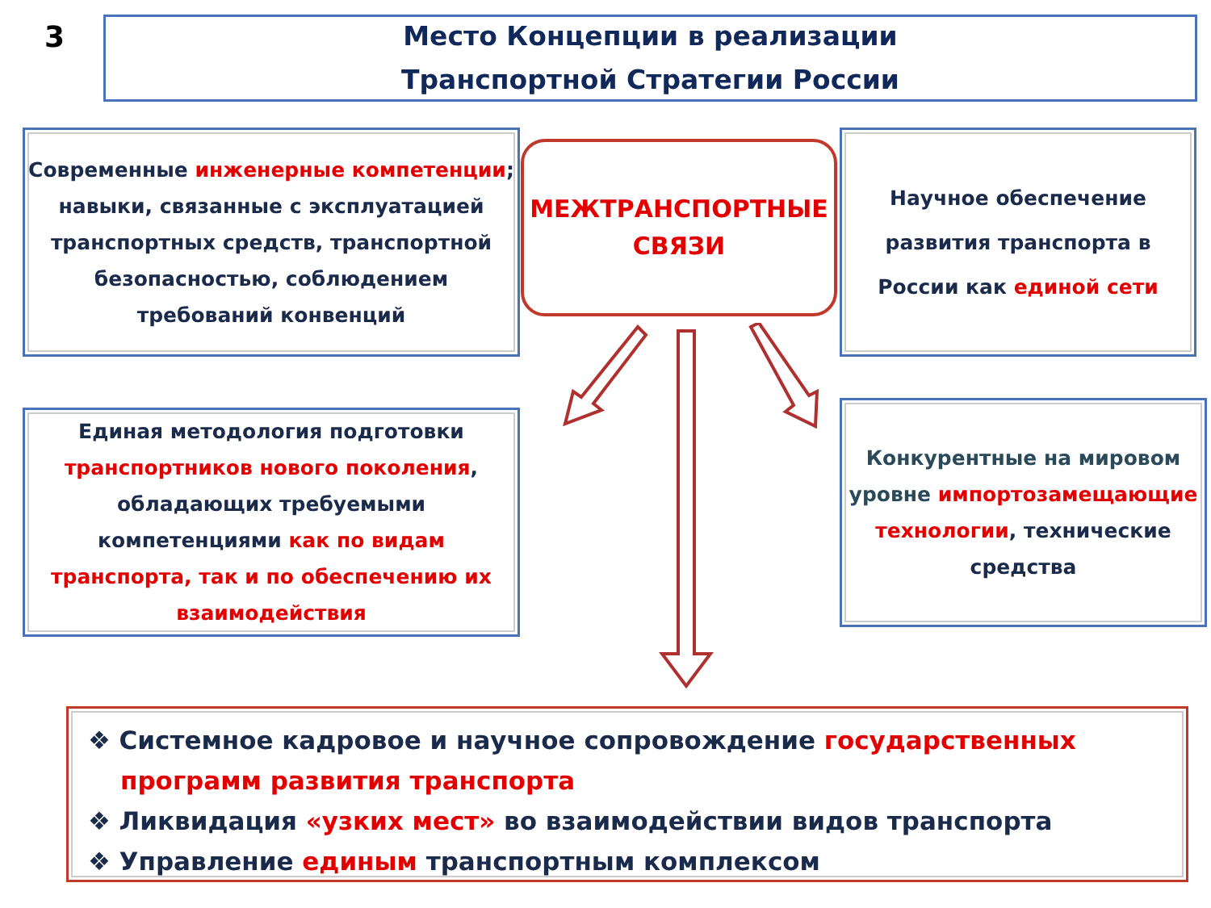3
Место Концепции в реализации
Транспортной Стратегии России
Современные инженерные компетенции; навыки, связанные с эксплуатацией транспортных средств, транспортной безопасностью, соблюдением требований конвенций
МЕЖТРАНСПОРТНЫЕ
СВЯЗИ
Научное обеспечение развития транспорта в России как единой сети
Единая методология подготовки транспортников нового поколения, обладающих требуемыми компетенциями как по видам транспорта, так и по обеспечению их взаимодействия
Конкурентные на мировом уровне импортозамещающие технологии, технические средства
❖ Системное кадровое и научное сопровождение государственных программ развития транспорта
❖ Ликвидация «узких мест» во взаимодействии видов транспорта
❖ Управление единым транспортным комплексом